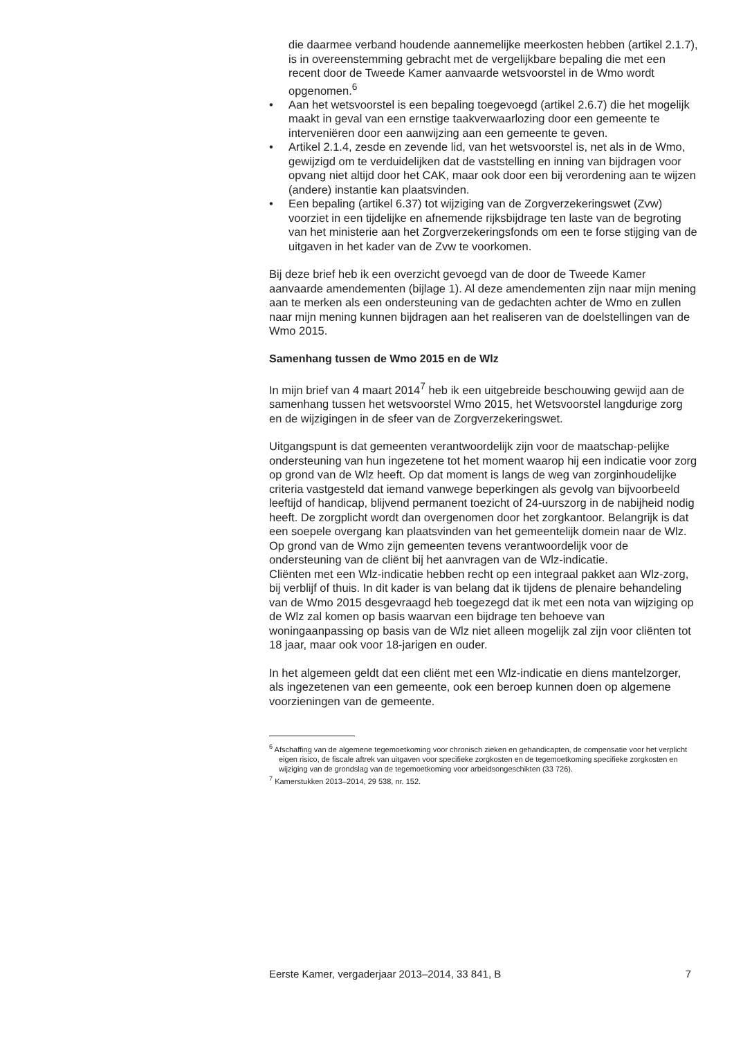die daarmee verband houdende aannemelijke meerkosten hebben (artikel 2.1.7), is in overeenstemming gebracht met de vergelijkbare bepaling die met een recent door de Tweede Kamer aanvaarde wetsvoorstel in de Wmo wordt opgenomen.<sup>6</sup>
• Aan het wetsvoorstel is een bepaling toegevoegd (artikel 2.6.7) die het mogelijk maakt in geval van een ernstige taakverwaarlozing door een gemeente te interveniëren door een aanwijzing aan een gemeente te geven.
• Artikel 2.1.4, zesde en zevende lid, van het wetsvoorstel is, net als in de Wmo, gewijzigd om te verduidelijken dat de vaststelling en inning van bijdragen voor opvang niet altijd door het CAK, maar ook door een bij verordening aan te wijzen (andere) instantie kan plaatsvinden.
• Een bepaling (artikel 6.37) tot wijziging van de Zorgverzekeringswet (Zvw) voorziet in een tijdelijke en afnemende rijksbijdrage ten laste van de begroting van het ministerie aan het Zorgverzekeringsfonds om een te forse stijging van de uitgaven in het kader van de Zvw te voorkomen.
Bij deze brief heb ik een overzicht gevoegd van de door de Tweede Kamer aanvaarde amendementen (bijlage 1). Al deze amendementen zijn naar mijn mening aan te merken als een ondersteuning van de gedachten achter de Wmo en zullen naar mijn mening kunnen bijdragen aan het realiseren van de doelstellingen van de Wmo 2015.
Samenhang tussen de Wmo 2015 en de Wlz
In mijn brief van 4 maart 2014<sup>7</sup> heb ik een uitgebreide beschouwing gewijd aan de samenhang tussen het wetsvoorstel Wmo 2015, het Wetsvoorstel langdurige zorg en de wijzigingen in de sfeer van de Zorgverzekeringswet.
Uitgangspunt is dat gemeenten verantwoordelijk zijn voor de maatschap-pelijke ondersteuning van hun ingezetene tot het moment waarop hij een indicatie voor zorg op grond van de Wlz heeft. Op dat moment is langs de weg van zorginhoudelijke criteria vastgesteld dat iemand vanwege beperkingen als gevolg van bijvoorbeeld leeftijd of handicap, blijvend permanent toezicht of 24-uurszorg in de nabijheid nodig heeft. De zorgplicht wordt dan overgenomen door het zorgkantoor. Belangrijk is dat een soepele overgang kan plaatsvinden van het gemeentelijk domein naar de Wlz. Op grond van de Wmo zijn gemeenten tevens verantwoordelijk voor de ondersteuning van de cliënt bij het aanvragen van de Wlz-indicatie.
Cliënten met een Wlz-indicatie hebben recht op een integraal pakket aan Wlz-zorg, bij verblijf of thuis. In dit kader is van belang dat ik tijdens de plenaire behandeling van de Wmo 2015 desgevraagd heb toegezegd dat ik met een nota van wijziging op de Wlz zal komen op basis waarvan een bijdrage ten behoeve van woningaanpassing op basis van de Wlz niet alleen mogelijk zal zijn voor cliënten tot 18 jaar, maar ook voor 18-jarigen en ouder.
In het algemeen geldt dat een cliënt met een Wlz-indicatie en diens mantelzorger, als ingezetenen van een gemeente, ook een beroep kunnen doen op algemene voorzieningen van de gemeente.
<sup>6</sup> Afschaffing van de algemene tegemoetkoming voor chronisch zieken en gehandicapten, de compensatie voor het verplicht eigen risico, de fiscale aftrek van uitgaven voor specifieke zorgkosten en de tegemoetkoming specifieke zorgkosten en wijziging van de grondslag van de tegemoetkoming voor arbeidsongeschikten (33 726).
<sup>7</sup> Kamerstukken 2013–2014, 29 538, nr. 152.
Eerste Kamer, vergaderjaar 2013–2014, 33 841, B 7